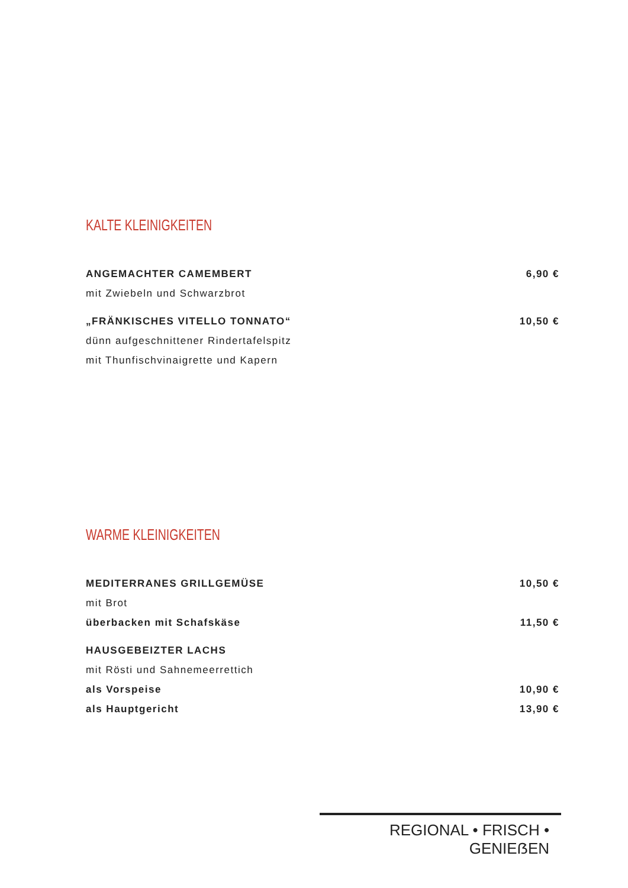KALTE KLEINIGKEITEN
ANGEMACHTER CAMEMBERT 6,90 €
mit Zwiebeln und Schwarzbrot
„FRÄNKISCHES VITELLO TONNATO“10,50 €
dünn aufgeschnittener Rindertafelspitz
mit Thunfischvinaigrette und Kapern
WARME KLEINIGKEITEN
MEDITERRANES GRILLGEMÜSE 10,50 €
mit Brot
überbacken mit Schafskäse 11,50 €
HAUSGEBEIZTER LACHS
mit Rösti und Sahnemeerrettich
als Vorspeise 10,90 €
als Hauptgericht 13,90 €
REGIONAL • FRISCH • GENIEẞEN